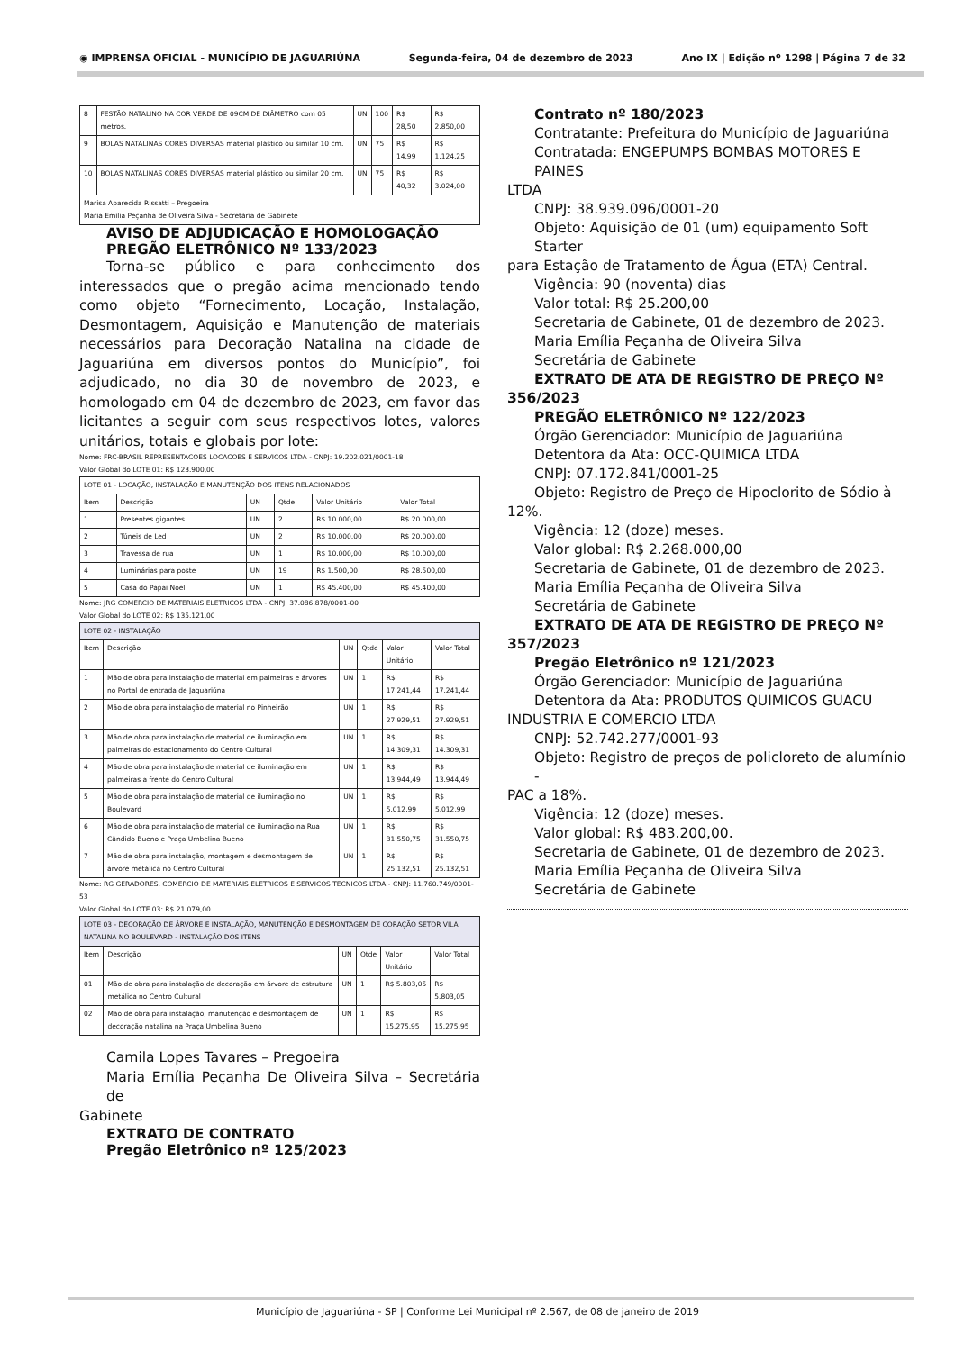◉ IMPRENSA OFICIAL - MUNICÍPIO DE JAGUARIÚNA Segunda-feira, 04 de dezembro de 2023 Ano IX | Edição nº 1298 | Página 7 de 32
| 8 | FESTÃO NATALINO NA COR VERDE DE 09CM DE DIÂMETRO com 05 metros. | UN | 100 | R$ 28,50 | R$ 2.850,00 |
| 9 | BOLAS NATALINAS CORES DIVERSAS material plástico ou similar 10 cm. | UN | 75 | R$ 14,99 | R$ 1.124,25 |
| 10 | BOLAS NATALINAS CORES DIVERSAS material plástico ou similar 20 cm. | UN | 75 | R$ 40,32 | R$ 3.024,00 |
| Marisa Aparecida Rissatti – Pregoeira Maria Emília Peçanha de Oliveira Silva - Secretária de Gabinete | | | | | |
AVISO DE ADJUDICAÇÃO E HOMOLOGAÇÃO
PREGÃO ELETRÔNICO Nº 133/2023
Torna-se público e para conhecimento dos interessados que o pregão acima mencionado tendo como objeto “Fornecimento, Locação, Instalação, Desmontagem, Aquisição e Manutenção de materiais necessários para Decoração Natalina na cidade de Jaguariúna em diversos pontos do Município”, foi adjudicado, no dia 30 de novembro de 2023, e homologado em 04 de dezembro de 2023, em favor das licitantes a seguir com seus respectivos lotes, valores unitários, totais e globais por lote:
Nome: FRC-BRASIL REPRESENTACOES LOCACOES E SERVICOS LTDA - CNPJ: 19.202.021/0001-18
Valor Global do LOTE 01: R$ 123.900,00
| LOTE 01 - LOCAÇÃO, INSTALAÇÃO E MANUTENÇÃO DOS ITENS RELACIONADOS | | | | | |
| Item | Descrição | UN | Qtde | Valor Unitário | Valor Total |
| 1 | Presentes gigantes | UN | 2 | R$ 10.000,00 | R$ 20.000,00 |
| 2 | Túneis de Led | UN | 2 | R$ 10.000,00 | R$ 20.000,00 |
| 3 | Travessa de rua | UN | 1 | R$ 10.000,00 | R$ 10.000,00 |
| 4 | Luminárias para poste | UN | 19 | R$ 1.500,00 | R$ 28.500,00 |
| 5 | Casa do Papai Noel | UN | 1 | R$ 45.400,00 | R$ 45.400,00 |
Nome: JRG COMERCIO DE MATERIAIS ELETRICOS LTDA - CNPJ: 37.086.878/0001-00
Valor Global do LOTE 02: R$ 135.121,00
| LOTE 02 - INSTALAÇÃO | | | | | |
| Item | Descrição | UN | Qtde | Valor Unitário | Valor Total |
| 1 | Mão de obra para instalação de material em palmeiras e árvores no Portal de entrada de Jaguariúna | UN | 1 | R$ 17.241,44 | R$ 17.241,44 |
| 2 | Mão de obra para instalação de material no Pinheirão | UN | 1 | R$ 27.929,51 | R$ 27.929,51 |
| 3 | Mão de obra para instalação de material de iluminação em palmeiras do estacionamento do Centro Cultural | UN | 1 | R$ 14.309,31 | R$ 14.309,31 |
| 4 | Mão de obra para instalação de material de iluminação em palmeiras a frente do Centro Cultural | UN | 1 | R$ 13.944,49 | R$ 13.944,49 |
| 5 | Mão de obra para instalação de material de iluminação no Boulevard | UN | 1 | R$ 5.012,99 | R$ 5.012,99 |
| 6 | Mão de obra para instalação de material de iluminação na Rua Cândido Bueno e Praça Umbelina Bueno | UN | 1 | R$ 31.550,75 | R$ 31.550,75 |
| 7 | Mão de obra para instalação, montagem e desmontagem de árvore metálica no Centro Cultural | UN | 1 | R$ 25.132,51 | R$ 25.132,51 |
Nome: RG GERADORES, COMERCIO DE MATERIAIS ELETRICOS E SERVICOS TECNICOS LTDA - CNPJ: 11.760.749/0001-53
Valor Global do LOTE 03: R$ 21.079,00
| LOTE 03 - DECORAÇÃO DE ÁRVORE E INSTALAÇÃO, MANUTENÇÃO E DESMONTAGEM DE CORAÇÃO SETOR VILA NATALINA NO BOULEVARD - INSTALAÇÃO DOS ITENS | | | | | |
| Item | Descrição | UN | Qtde | Valor Unitário | Valor Total |
| 01 | Mão de obra para instalação de decoração em árvore de estrutura metálica no Centro Cultural | UN | 1 | R$ 5.803,05 | R$ 5.803,05 |
| 02 | Mão de obra para instalação, manutenção e desmontagem de decoração natalina na Praça Umbelina Bueno | UN | 1 | R$ 15.275,95 | R$ 15.275,95 |
Camila Lopes Tavares – Pregoeira
Maria Emília Peçanha De Oliveira Silva – Secretária de
Gabinete
EXTRATO DE CONTRATO
Pregão Eletrônico nº 125/2023
Contrato nº 180/2023
Contratante: Prefeitura do Município de Jaguariúna
Contratada: ENGEPUMPS BOMBAS MOTORES E PAINES
LTDA
CNPJ: 38.939.096/0001-20
Objeto: Aquisição de 01 (um) equipamento Soft Starter
para Estação de Tratamento de Água (ETA) Central.
Vigência: 90 (noventa) dias
Valor total: R$ 25.200,00
Secretaria de Gabinete, 01 de dezembro de 2023.
Maria Emília Peçanha de Oliveira Silva
Secretária de Gabinete
EXTRATO DE ATA DE REGISTRO DE PREÇO Nº
356/2023
PREGÃO ELETRÔNICO Nº 122/2023
Órgão Gerenciador: Município de Jaguariúna
Detentora da Ata: OCC-QUIMICA LTDA
CNPJ: 07.172.841/0001-25
Objeto: Registro de Preço de Hipoclorito de Sódio à
12%.
Vigência: 12 (doze) meses.
Valor global: R$ 2.268.000,00
Secretaria de Gabinete, 01 de dezembro de 2023.
Maria Emília Peçanha de Oliveira Silva
Secretária de Gabinete
EXTRATO DE ATA DE REGISTRO DE PREÇO Nº
357/2023
Pregão Eletrônico nº 121/2023
Órgão Gerenciador: Município de Jaguariúna
Detentora da Ata: PRODUTOS QUIMICOS GUACU
INDUSTRIA E COMERCIO LTDA
CNPJ: 52.742.277/0001-93
Objeto: Registro de preços de policloreto de alumínio -
PAC a 18%.
Vigência: 12 (doze) meses.
Valor global: R$ 483.200,00.
Secretaria de Gabinete, 01 de dezembro de 2023.
Maria Emília Peçanha de Oliveira Silva
Secretária de Gabinete
Município de Jaguariúna - SP | Conforme Lei Municipal nº 2.567, de 08 de janeiro de 2019